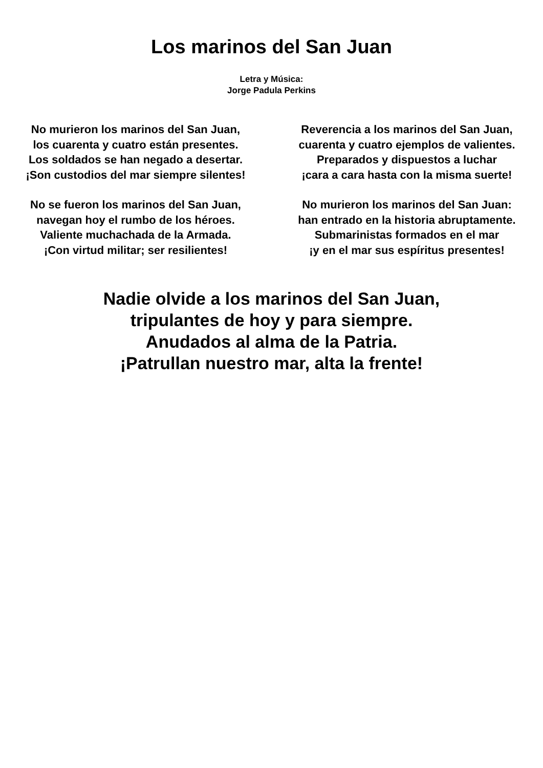Los marinos del San Juan
Letra y Música:
Jorge Padula Perkins
No murieron los marinos del San Juan,
los cuarenta y cuatro están presentes.
Los soldados se han negado a desertar.
¡Son custodios del mar siempre silentes!
No se fueron los marinos del San Juan,
navegan hoy el rumbo de los héroes.
Valiente muchachada de la Armada.
¡Con virtud militar; ser resilientes!
Reverencia a los marinos del San Juan,
cuarenta y cuatro ejemplos de valientes.
Preparados y dispuestos a luchar
¡cara a cara hasta con la misma suerte!
No murieron los marinos del San Juan:
han entrado en la historia abruptamente.
Submarinistas formados en el mar
¡y en el mar sus espíritus presentes!
Nadie olvide a los marinos del San Juan,
tripulantes de hoy y para siempre.
Anudados al alma de la Patria.
¡Patrullan nuestro mar, alta la frente!